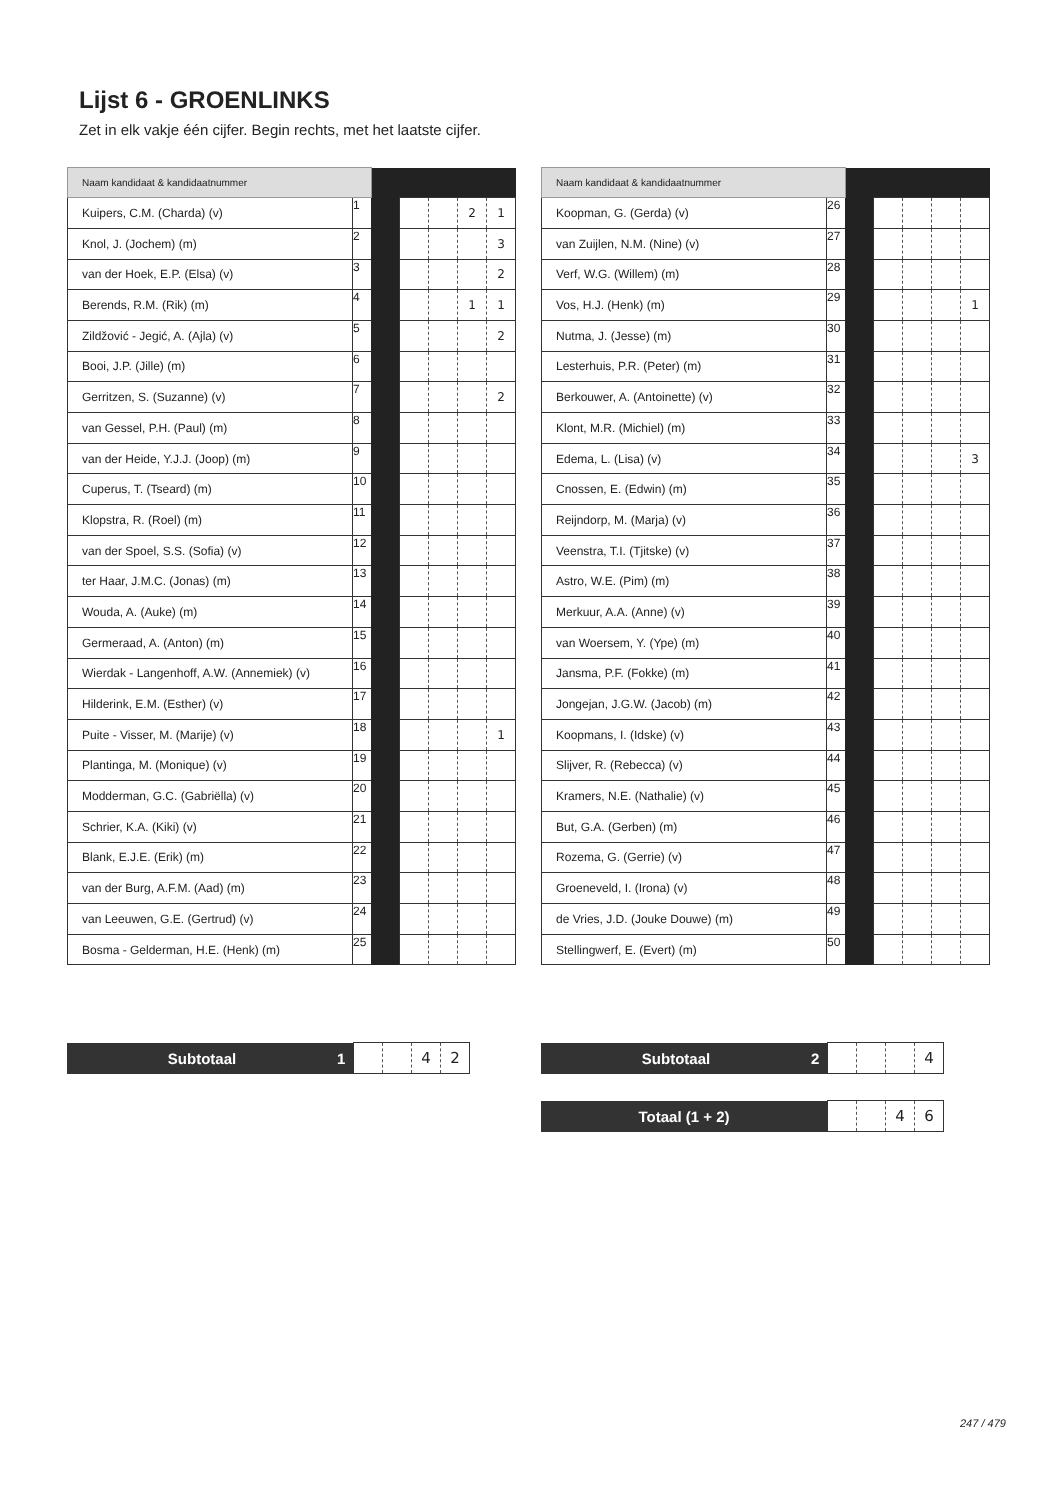Lijst 6 - GROENLINKS
Zet in elk vakje één cijfer. Begin rechts, met het laatste cijfer.
| Naam kandidaat & kandidaatnummer | | | | | | |
| Kuipers, C.M. (Charda) (v) | 1 | | | | 2 | 1 |
| Knol, J. (Jochem) (m) | 2 | | | | | 3 |
| van der Hoek, E.P. (Elsa) (v) | 3 | | | | | 2 |
| Berends, R.M. (Rik) (m) | 4 | | | | 1 | 1 |
| Zildžović - Jegić, A. (Ajla) (v) | 5 | | | | | 2 |
| Booi, J.P. (Jille) (m) | 6 | | | | | |
| Gerritzen, S. (Suzanne) (v) | 7 | | | | | 2 |
| van Gessel, P.H. (Paul) (m) | 8 | | | | | |
| van der Heide, Y.J.J. (Joop) (m) | 9 | | | | | |
| Cuperus, T. (Tseard) (m) | 10 | | | | | |
| Klopstra, R. (Roel) (m) | 11 | | | | | |
| van der Spoel, S.S. (Sofia) (v) | 12 | | | | | |
| ter Haar, J.M.C. (Jonas) (m) | 13 | | | | | |
| Wouda, A. (Auke) (m) | 14 | | | | | |
| Germeraad, A. (Anton) (m) | 15 | | | | | |
| Wierdak - Langenhoff, A.W. (Annemiek) (v) | 16 | | | | | |
| Hilderink, E.M. (Esther) (v) | 17 | | | | | |
| Puite - Visser, M. (Marije) (v) | 18 | | | | | 1 |
| Plantinga, M. (Monique) (v) | 19 | | | | | |
| Modderman, G.C. (Gabriëlla) (v) | 20 | | | | | |
| Schrier, K.A. (Kiki) (v) | 21 | | | | | |
| Blank, E.J.E. (Erik) (m) | 22 | | | | | |
| van der Burg, A.F.M. (Aad) (m) | 23 | | | | | |
| van Leeuwen, G.E. (Gertrud) (v) | 24 | | | | | |
| Bosma - Gelderman, H.E. (Henk) (m) | 25 | | | | | |
| Naam kandidaat & kandidaatnummer | | | | | | |
| Koopman, G. (Gerda) (v) | 26 | | | | | |
| van Zuijlen, N.M. (Nine) (v) | 27 | | | | | |
| Verf, W.G. (Willem) (m) | 28 | | | | | |
| Vos, H.J. (Henk) (m) | 29 | | | | | 1 |
| Nutma, J. (Jesse) (m) | 30 | | | | | |
| Lesterhuis, P.R. (Peter) (m) | 31 | | | | | |
| Berkouwer, A. (Antoinette) (v) | 32 | | | | | |
| Klont, M.R. (Michiel) (m) | 33 | | | | | |
| Edema, L. (Lisa) (v) | 34 | | | | | 3 |
| Cnossen, E. (Edwin) (m) | 35 | | | | | |
| Reijndorp, M. (Marja) (v) | 36 | | | | | |
| Veenstra, T.I. (Tjitske) (v) | 37 | | | | | |
| Astro, W.E. (Pim) (m) | 38 | | | | | |
| Merkuur, A.A. (Anne) (v) | 39 | | | | | |
| van Woersem, Y. (Ype) (m) | 40 | | | | | |
| Jansma, P.F. (Fokke) (m) | 41 | | | | | |
| Jongejan, J.G.W. (Jacob) (m) | 42 | | | | | |
| Koopmans, I. (Idske) (v) | 43 | | | | | |
| Slijver, R. (Rebecca) (v) | 44 | | | | | |
| Kramers, N.E. (Nathalie) (v) | 45 | | | | | |
| But, G.A. (Gerben) (m) | 46 | | | | | |
| Rozema, G. (Gerrie) (v) | 47 | | | | | |
| Groeneveld, I. (Irona) (v) | 48 | | | | | |
| de Vries, J.D. (Jouke Douwe) (m) | 49 | | | | | |
| Stellingwerf, E. (Evert) (m) | 50 | | | | | |
| Subtotaal | 1 | | | 4 | 2 |
| Subtotaal | 2 | | | | 4 |
| Totaal (1 + 2) | | | 4 | 6 |
247 / 479